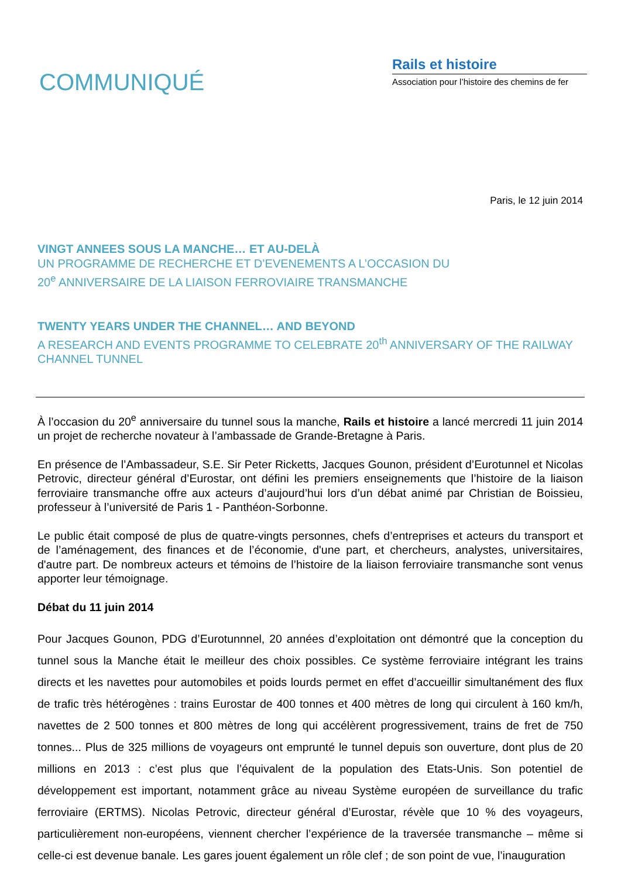COMMUNIQUÉ
Rails et histoire
Association pour l’histoire des chemins de fer
Paris, le 12 juin 2014
VINGT ANNEES SOUS LA MANCHE… ET AU-DELÀ
UN PROGRAMME DE RECHERCHE ET D’EVENEMENTS A L’OCCASION DU
20<sup>e</sup> ANNIVERSAIRE DE LA LIAISON FERROVIAIRE TRANSMANCHE
TWENTY YEARS UNDER THE CHANNEL… AND BEYOND
A RESEARCH AND EVENTS PROGRAMME TO CELEBRATE 20<sup>th</sup> ANNIVERSARY OF THE RAILWAY CHANNEL TUNNEL
À l’occasion du 20<sup>e</sup> anniversaire du tunnel sous la manche, Rails et histoire a lancé mercredi 11 juin 2014 un projet de recherche novateur à l’ambassade de Grande-Bretagne à Paris.
En présence de l’Ambassadeur, S.E. Sir Peter Ricketts, Jacques Gounon, président d’Eurotunnel et Nicolas Petrovic, directeur général d’Eurostar, ont défini les premiers enseignements que l’histoire de la liaison ferroviaire transmanche offre aux acteurs d’aujourd’hui lors d’un débat animé par Christian de Boissieu, professeur à l’université de Paris 1 - Panthéon-Sorbonne.
Le public était composé de plus de quatre-vingts personnes, chefs d’entreprises et acteurs du transport et de l’aménagement, des finances et de l’économie, d'une part, et chercheurs, analystes, universitaires, d'autre part. De nombreux acteurs et témoins de l’histoire de la liaison ferroviaire transmanche sont venus apporter leur témoignage.
Débat du 11 juin 2014
Pour Jacques Gounon, PDG d’Eurotunnnel, 20 années d’exploitation ont démontré que la conception du tunnel sous la Manche était le meilleur des choix possibles. Ce système ferroviaire intégrant les trains directs et les navettes pour automobiles et poids lourds permet en effet d’accueillir simultanément des flux de trafic très hétérogènes : trains Eurostar de 400 tonnes et 400 mètres de long qui circulent à 160 km/h, navettes de 2 500 tonnes et 800 mètres de long qui accélèrent progressivement, trains de fret de 750 tonnes... Plus de 325 millions de voyageurs ont emprunté le tunnel depuis son ouverture, dont plus de 20 millions en 2013 : c’est plus que l’équivalent de la population des Etats-Unis. Son potentiel de développement est important, notamment grâce au niveau Système européen de surveillance du trafic ferroviaire (ERTMS). Nicolas Petrovic, directeur général d’Eurostar, révèle que 10 % des voyageurs, particulièrement non-européens, viennent chercher l’expérience de la traversée transmanche – même si celle-ci est devenue banale. Les gares jouent également un rôle clef ; de son point de vue, l’inauguration